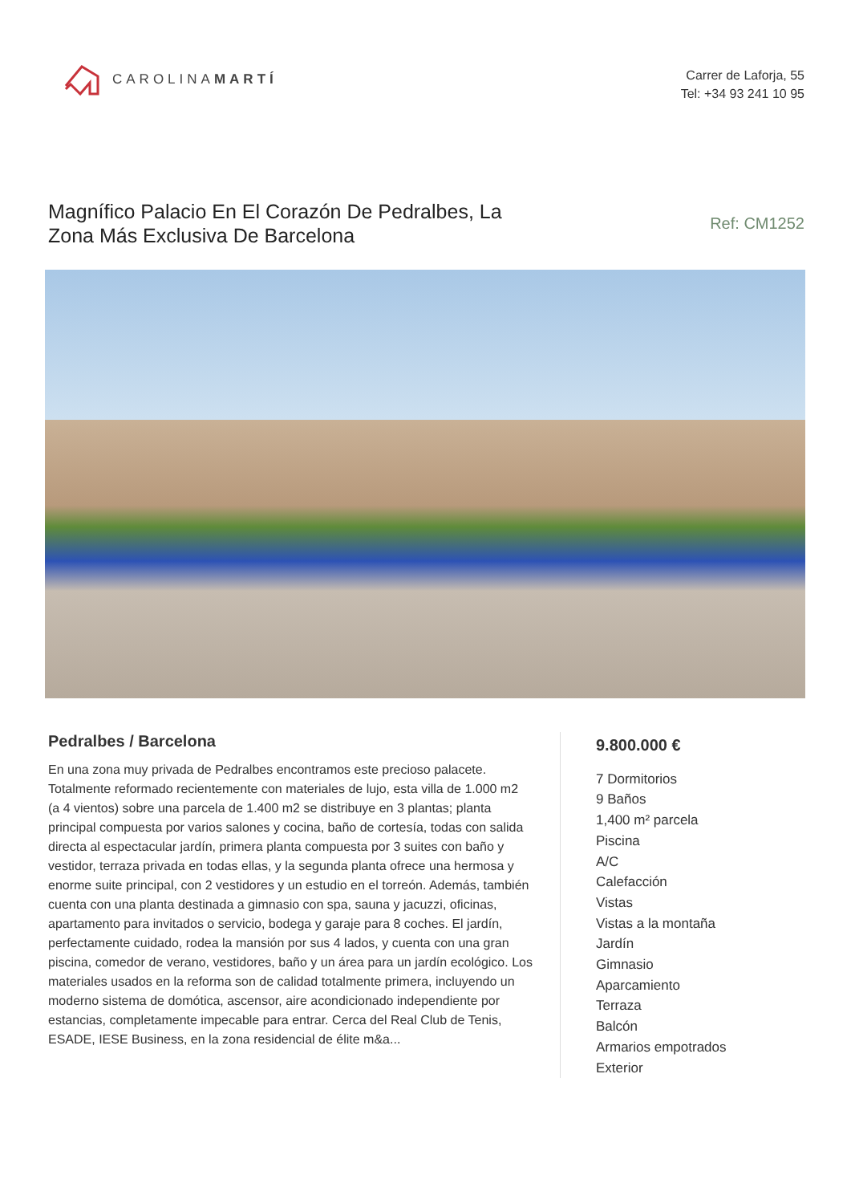CAROLINAMARTÍ
Carrer de Laforja, 55
Tel: +34 93 241 10 95
Magnífico Palacio En El Corazón De Pedralbes, La Zona Más Exclusiva De Barcelona
Ref: CM1252
Pedralbes / Barcelona
En una zona muy privada de Pedralbes encontramos este precioso palacete. Totalmente reformado recientemente con materiales de lujo, esta villa de 1.000 m2 (a 4 vientos) sobre una parcela de 1.400 m2 se distribuye en 3 plantas; planta principal compuesta por varios salones y cocina, baño de cortesía, todas con salida directa al espectacular jardín, primera planta compuesta por 3 suites con baño y vestidor, terraza privada en todas ellas, y la segunda planta ofrece una hermosa y enorme suite principal, con 2 vestidores y un estudio en el torreón. Además, también cuenta con una planta destinada a gimnasio con spa, sauna y jacuzzi, oficinas, apartamento para invitados o servicio, bodega y garaje para 8 coches. El jardín, perfectamente cuidado, rodea la mansión por sus 4 lados, y cuenta con una gran piscina, comedor de verano, vestidores, baño y un área para un jardín ecológico. Los materiales usados en la reforma son de calidad totalmente primera, incluyendo un moderno sistema de domótica, ascensor, aire acondicionado independiente por estancias, completamente impecable para entrar. Cerca del Real Club de Tenis, ESADE, IESE Business, en la zona residencial de élite m&a...
9.800.000 €
7 Dormitorios
9 Baños
1,400 m² parcela
Piscina
A/C
Calefacción
Vistas
Vistas a la montaña
Jardín
Gimnasio
Aparcamiento
Terraza
Balcón
Armarios empotrados
Exterior